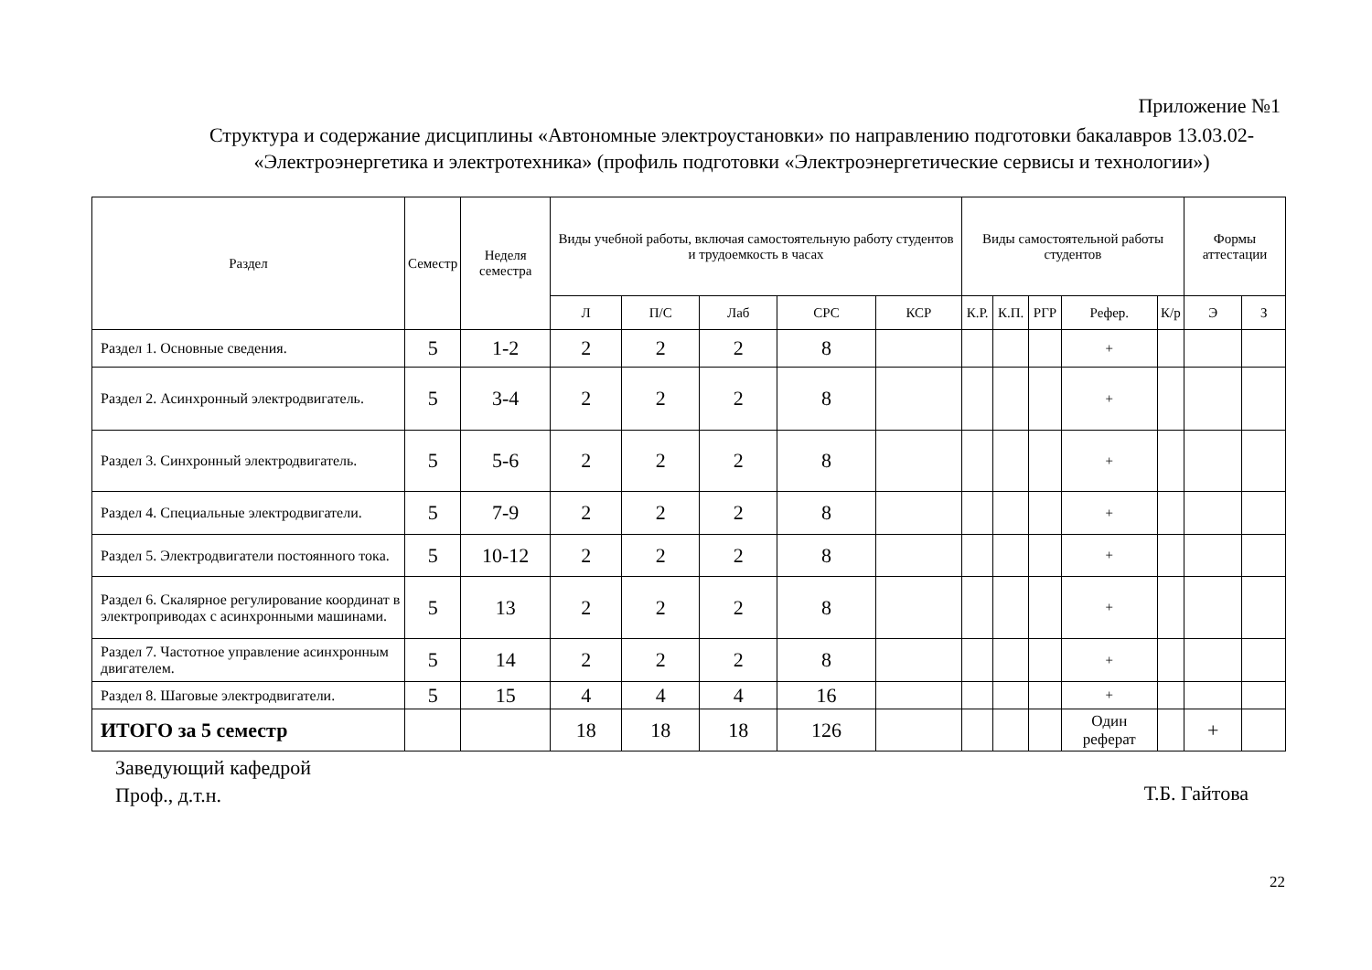Приложение №1
Структура и содержание дисциплины «Автономные электроустановки» по направлению подготовки бакалавров 13.03.02- «Электроэнергетика и электротехника» (профиль подготовки «Электроэнергетические сервисы и технологии»)
| Раздел | Семестр | Неделя семестра | Виды учебной работы, включая самостоятельную работу студентов и трудоемкость в часах | | | | | Виды самостоятельной работы студентов | | | | | Формы аттестации | |
| --- | --- | --- | --- | --- | --- | --- | --- | --- | --- | --- | --- | --- | --- | --- |
| | | | Л | П/С | Лаб | СРС | КСР | К.Р. | К.П. | РГР | Рефер. | К/р | Э | З |
| Раздел 1. Основные сведения. | 5 | 1-2 | 2 | 2 | 2 | 8 | | | | | + | | | |
| Раздел 2. Асинхронный электродвигатель. | 5 | 3-4 | 2 | 2 | 2 | 8 | | | | | + | | | |
| Раздел 3. Синхронный электродвигатель. | 5 | 5-6 | 2 | 2 | 2 | 8 | | | | | + | | | |
| Раздел 4. Специальные электродвигатели. | 5 | 7-9 | 2 | 2 | 2 | 8 | | | | | + | | | |
| Раздел 5. Электродвигатели постоянного тока. | 5 | 10-12 | 2 | 2 | 2 | 8 | | | | | + | | | |
| Раздел 6. Скалярное регулирование координат в электроприводах с асинхронными машинами. | 5 | 13 | 2 | 2 | 2 | 8 | | | | | + | | | |
| Раздел 7. Частотное управление асинхронным двигателем. | 5 | 14 | 2 | 2 | 2 | 8 | | | | | + | | | |
| Раздел 8. Шаговые электродвигатели. | 5 | 15 | 4 | 4 | 4 | 16 | | | | | + | | | |
| ИТОГО за 5 семестр | | | 18 | 18 | 18 | 126 | | | | | Один реферат | | + | |
Заведующий кафедрой
Проф., д.т.н.
Т.Б. Гайтова
22